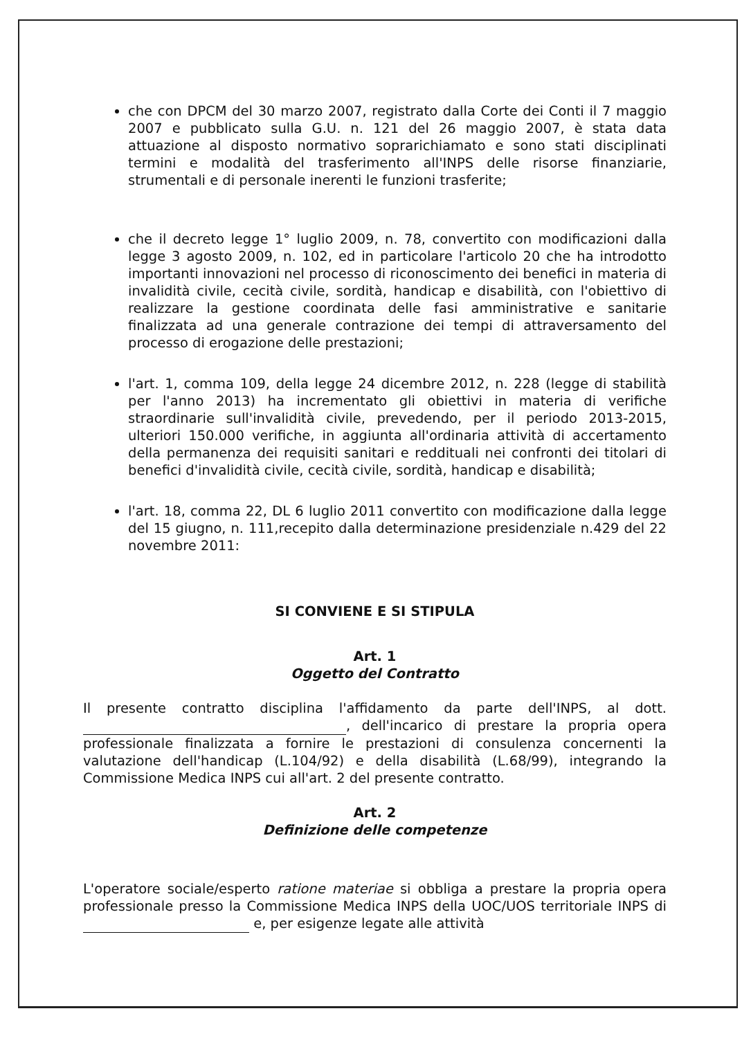che con DPCM del 30 marzo 2007, registrato dalla Corte dei Conti il 7 maggio 2007 e pubblicato sulla G.U. n. 121 del 26 maggio 2007, è stata data attuazione al disposto normativo soprarichiamato e sono stati disciplinati termini e modalità del trasferimento all'INPS delle risorse finanziarie, strumentali e di personale inerenti le funzioni trasferite;
che il decreto legge 1° luglio 2009, n. 78, convertito con modificazioni dalla legge 3 agosto 2009, n. 102, ed in particolare l'articolo 20 che ha introdotto importanti innovazioni nel processo di riconoscimento dei benefici in materia di invalidità civile, cecità civile, sordità, handicap e disabilità, con l'obiettivo di realizzare la gestione coordinata delle fasi amministrative e sanitarie finalizzata ad una generale contrazione dei tempi di attraversamento del processo di erogazione delle prestazioni;
l'art. 1, comma 109, della legge 24 dicembre 2012, n. 228 (legge di stabilità per l'anno 2013) ha incrementato gli obiettivi in materia di verifiche straordinarie sull'invalidità civile, prevedendo, per il periodo 2013-2015, ulteriori 150.000 verifiche, in aggiunta all'ordinaria attività di accertamento della permanenza dei requisiti sanitari e reddituali nei confronti dei titolari di benefici d'invalidità civile, cecità civile, sordità, handicap e disabilità;
l'art. 18, comma 22, DL 6 luglio 2011 convertito con modificazione dalla legge del 15 giugno, n. 111,recepito dalla determinazione presidenziale n.429 del 22 novembre 2011:
SI CONVIENE E SI STIPULA
Art. 1
Oggetto del Contratto
Il presente contratto disciplina l'affidamento da parte dell'INPS, al dott. , dell'incarico di prestare la propria opera professionale finalizzata a fornire le prestazioni di consulenza concernenti la valutazione dell'handicap (L.104/92) e della disabilità (L.68/99), integrando la Commissione Medica INPS cui all'art. 2 del presente contratto.
Art. 2
Definizione delle competenze
L'operatore sociale/esperto ratione materiae si obbliga a prestare la propria opera professionale presso la Commissione Medica INPS della UOC/UOS territoriale INPS di e, per esigenze legate alle attività